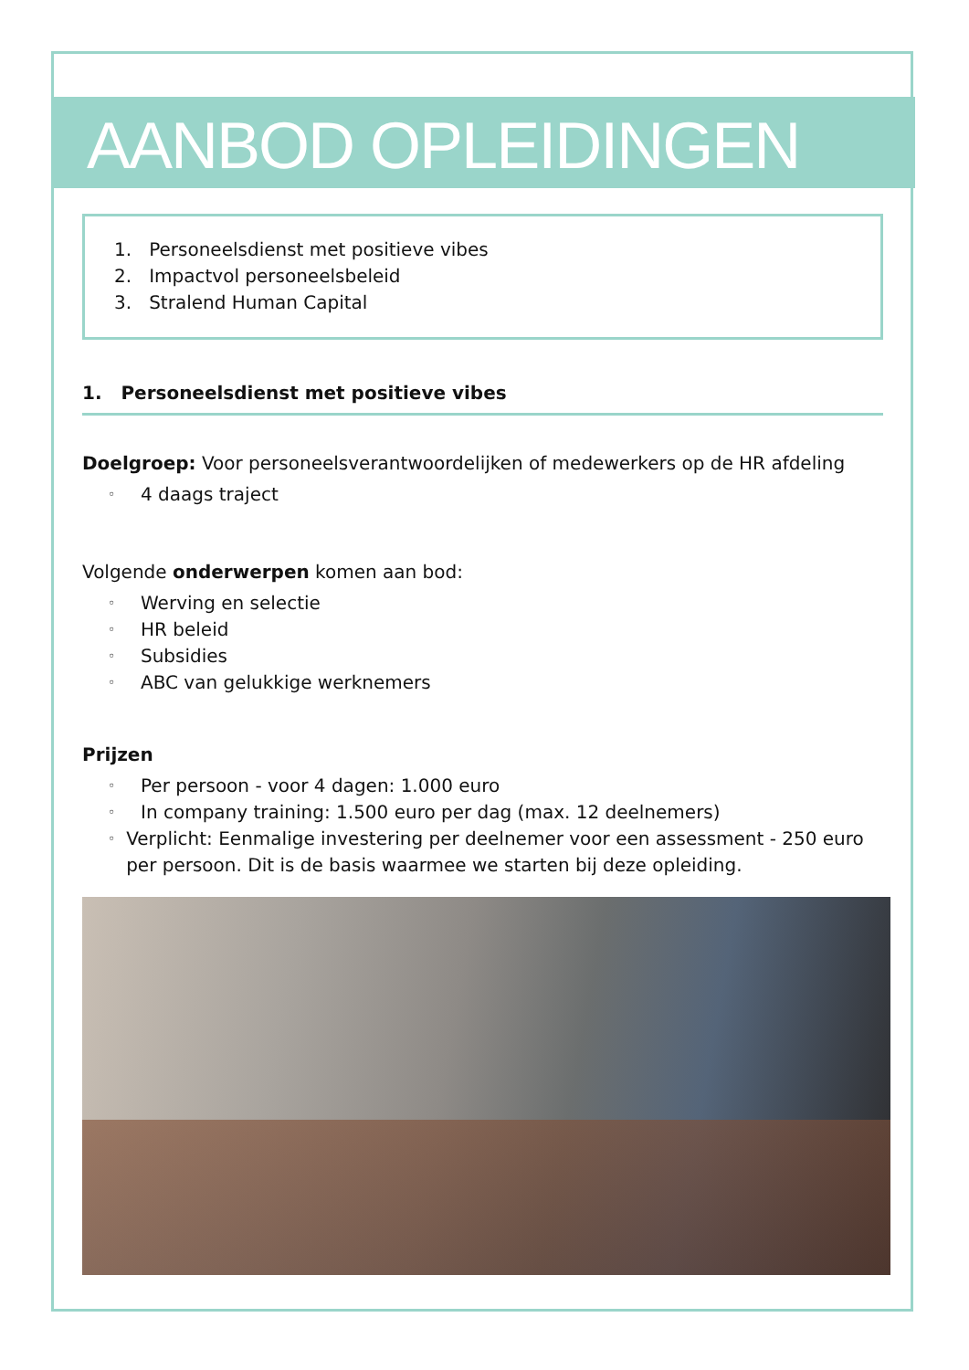AANBOD OPLEIDINGEN
1. Personeelsdienst met positieve vibes
2. Impactvol personeelsbeleid
3. Stralend Human Capital
1. Personeelsdienst met positieve vibes
Doelgroep: Voor personeelsverantwoordelijken of medewerkers op de HR afdeling
◦ 4 daags traject
Volgende onderwerpen komen aan bod:
◦ Werving en selectie
◦ HR beleid
◦ Subsidies
◦ ABC van gelukkige werknemers
Prijzen
◦ Per persoon - voor 4 dagen: 1.000 euro
◦ In company training: 1.500 euro per dag (max. 12 deelnemers)
◦ Verplicht: Eenmalige investering per deelnemer voor een assessment - 250 euro per persoon. Dit is de basis waarmee we starten bij deze opleiding.